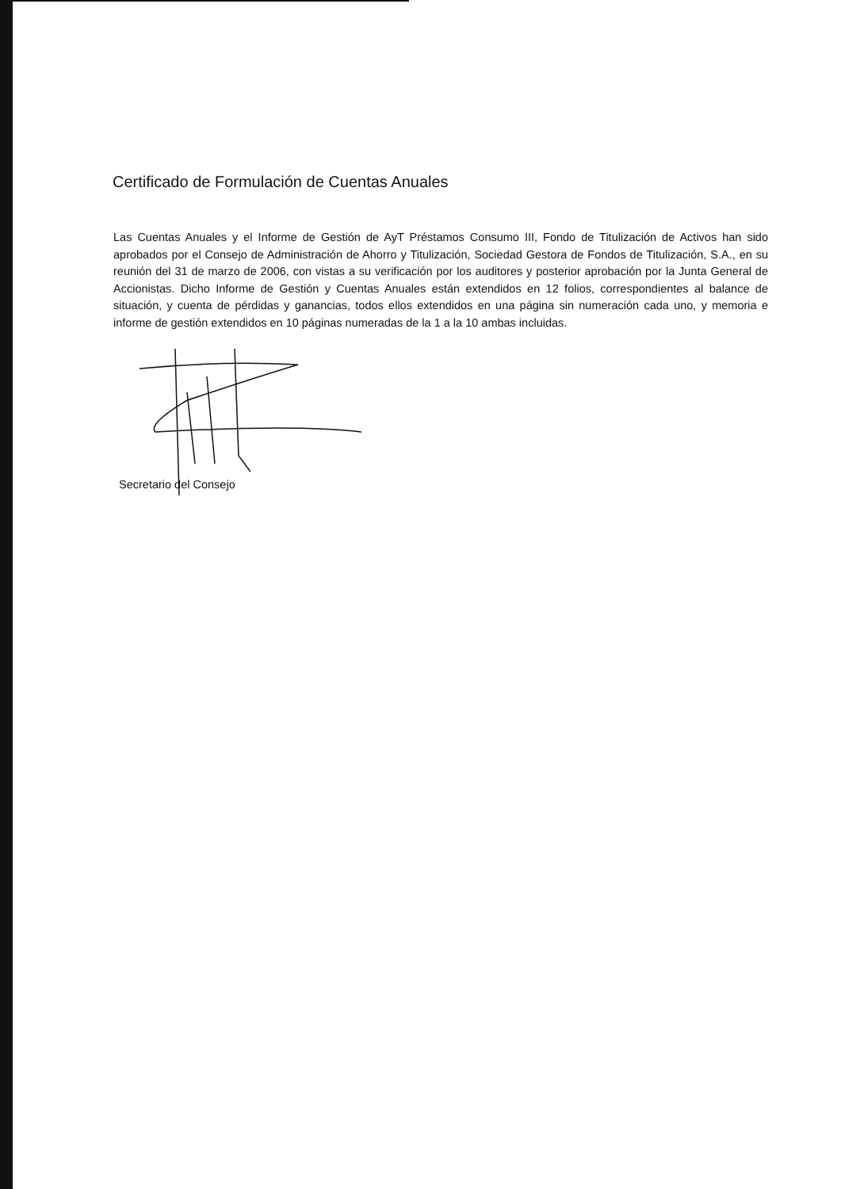Certificado de Formulación de Cuentas Anuales
Las Cuentas Anuales y el Informe de Gestión de AyT Préstamos Consumo III, Fondo de Titulización de Activos han sido aprobados por el Consejo de Administración de Ahorro y Titulización, Sociedad Gestora de Fondos de Titulización, S.A., en su reunión del 31 de marzo de 2006, con vistas a su verificación por los auditores y posterior aprobación por la Junta General de Accionistas. Dicho Informe de Gestión y Cuentas Anuales están extendidos en 12 folios, correspondientes al balance de situación, y cuenta de pérdidas y ganancias, todos ellos extendidos en una página sin numeración cada uno, y memoria e informe de gestión extendidos en 10 páginas numeradas de la 1 a la 10 ambas incluidas.
Secretario del Consejo